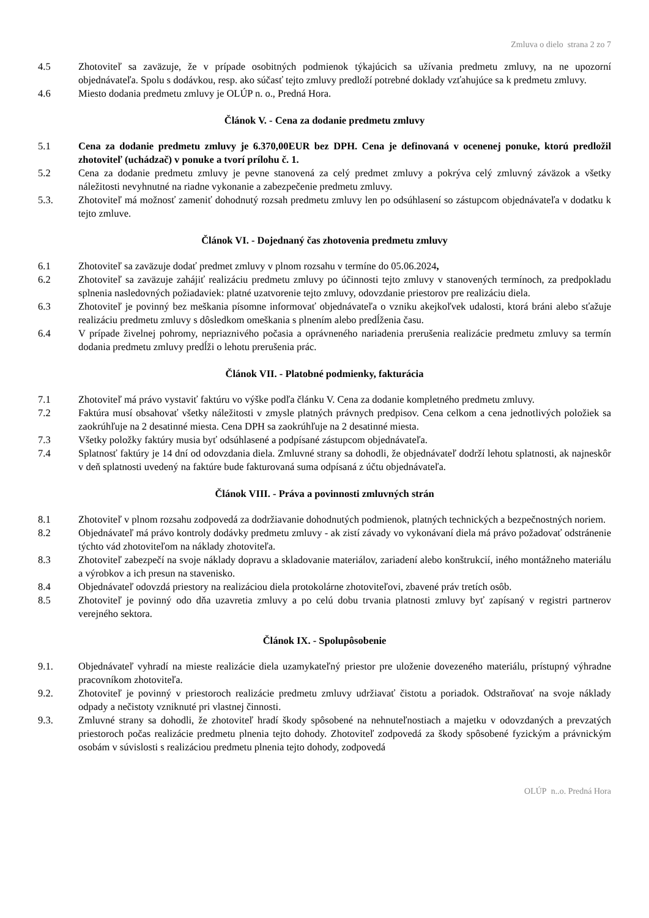Zmluva o dielo strana 2 zo 7
4.5 Zhotoviteľ sa zaväzuje, že v prípade osobitných podmienok týkajúcich sa užívania predmetu zmluvy, na ne upozorní objednávateľa. Spolu s dodávkou, resp. ako súčasť tejto zmluvy predloží potrebné doklady vzťahujúce sa k predmetu zmluvy.
4.6 Miesto dodania predmetu zmluvy je OLÚP n. o., Predná Hora.
Článok V. - Cena za dodanie predmetu zmluvy
5.1 Cena za dodanie predmetu zmluvy je 6.370,00EUR bez DPH. Cena je definovaná v ocenenej ponuke, ktorú predložil zhotoviteľ (uchádzač) v ponuke a tvorí prílohu č. 1.
5.2 Cena za dodanie predmetu zmluvy je pevne stanovená za celý predmet zmluvy a pokrýva celý zmluvný záväzok a všetky náležitosti nevyhnutné na riadne vykonanie a zabezpečenie predmetu zmluvy.
5.3. Zhotoviteľ má možnosť zameniť dohodnutý rozsah predmetu zmluvy len po odsúhlasení so zástupcom objednávateľa v dodatku k tejto zmluve.
Článok VI. - Dojednaný čas zhotovenia predmetu zmluvy
6.1 Zhotoviteľ sa zaväzuje dodať predmet zmluvy v plnom rozsahu v termíne do 05.06.2024,
6.2 Zhotoviteľ sa zaväzuje zahájiť realizáciu predmetu zmluvy po účinnosti tejto zmluvy v stanovených termínoch, za predpokladu splnenia nasledovných požiadaviek: platné uzatvorenie tejto zmluvy, odovzdanie priestorov pre realizáciu diela.
6.3 Zhotoviteľ je povinný bez meškania písomne informovať objednávateľa o vzniku akejkoľvek udalosti, ktorá bráni alebo sťažuje realizáciu predmetu zmluvy s dôsledkom omeškania s plnením alebo predĺženia času.
6.4 V prípade živelnej pohromy, nepriaznivého počasia a oprávneného nariadenia prerušenia realizácie predmetu zmluvy sa termín dodania predmetu zmluvy predĺži o lehotu prerušenia prác.
Článok VII. - Platobné podmienky, fakturácia
7.1 Zhotoviteľ má právo vystaviť faktúru vo výške podľa článku V. Cena za dodanie kompletného predmetu zmluvy.
7.2 Faktúra musí obsahovať všetky náležitosti v zmysle platných právnych predpisov. Cena celkom a cena jednotlivých položiek sa zaokrúhľuje na 2 desatinné miesta. Cena DPH sa zaokrúhľuje na 2 desatinné miesta.
7.3 Všetky položky faktúry musia byť odsúhlasené a podpísané zástupcom objednávateľa.
7.4 Splatnosť faktúry je 14 dní od odovzdania diela. Zmluvné strany sa dohodli, že objednávateľ dodrží lehotu splatnosti, ak najneskôr v deň splatnosti uvedený na faktúre bude fakturovaná suma odpísaná z účtu objednávateľa.
Článok VIII. - Práva a povinnosti zmluvných strán
8.1 Zhotoviteľ v plnom rozsahu zodpovedá za dodržiavanie dohodnutých podmienok, platných technických a bezpečnostných noriem.
8.2 Objednávateľ má právo kontroly dodávky predmetu zmluvy - ak zistí závady vo vykonávaní diela má právo požadovať odstránenie týchto vád zhotoviteľom na náklady zhotoviteľa.
8.3 Zhotoviteľ zabezpečí na svoje náklady dopravu a skladovanie materiálov, zariadení alebo konštrukcií, iného montážneho materiálu a výrobkov a ich presun na stavenisko.
8.4 Objednávateľ odovzdá priestory na realizáciou diela protokolárne zhotoviteľovi, zbavené práv tretích osôb.
8.5 Zhotoviteľ je povinný odo dňa uzavretia zmluvy a po celú dobu trvania platnosti zmluvy byť zapísaný v registri partnerov verejného sektora.
Článok IX. - Spolupôsobenie
9.1. Objednávateľ vyhradí na mieste realizácie diela uzamykateľný priestor pre uloženie dovezeného materiálu, prístupný výhradne pracovníkom zhotoviteľa.
9.2. Zhotoviteľ je povinný v priestoroch realizácie predmetu zmluvy udržiavať čistotu a poriadok. Odstraňovať na svoje náklady odpady a nečistoty vzniknuté pri vlastnej činnosti.
9.3. Zmluvné strany sa dohodli, že zhotoviteľ hradí škody spôsobené na nehnuteľnostiach a majetku v odovzdaných a prevzatých priestoroch počas realizácie predmetu plnenia tejto dohody. Zhotoviteľ zodpovedá za škody spôsobené fyzickým a právnickým osobám v súvislosti s realizáciou predmetu plnenia tejto dohody, zodpovedá
OLÚP n..o. Predná Hora